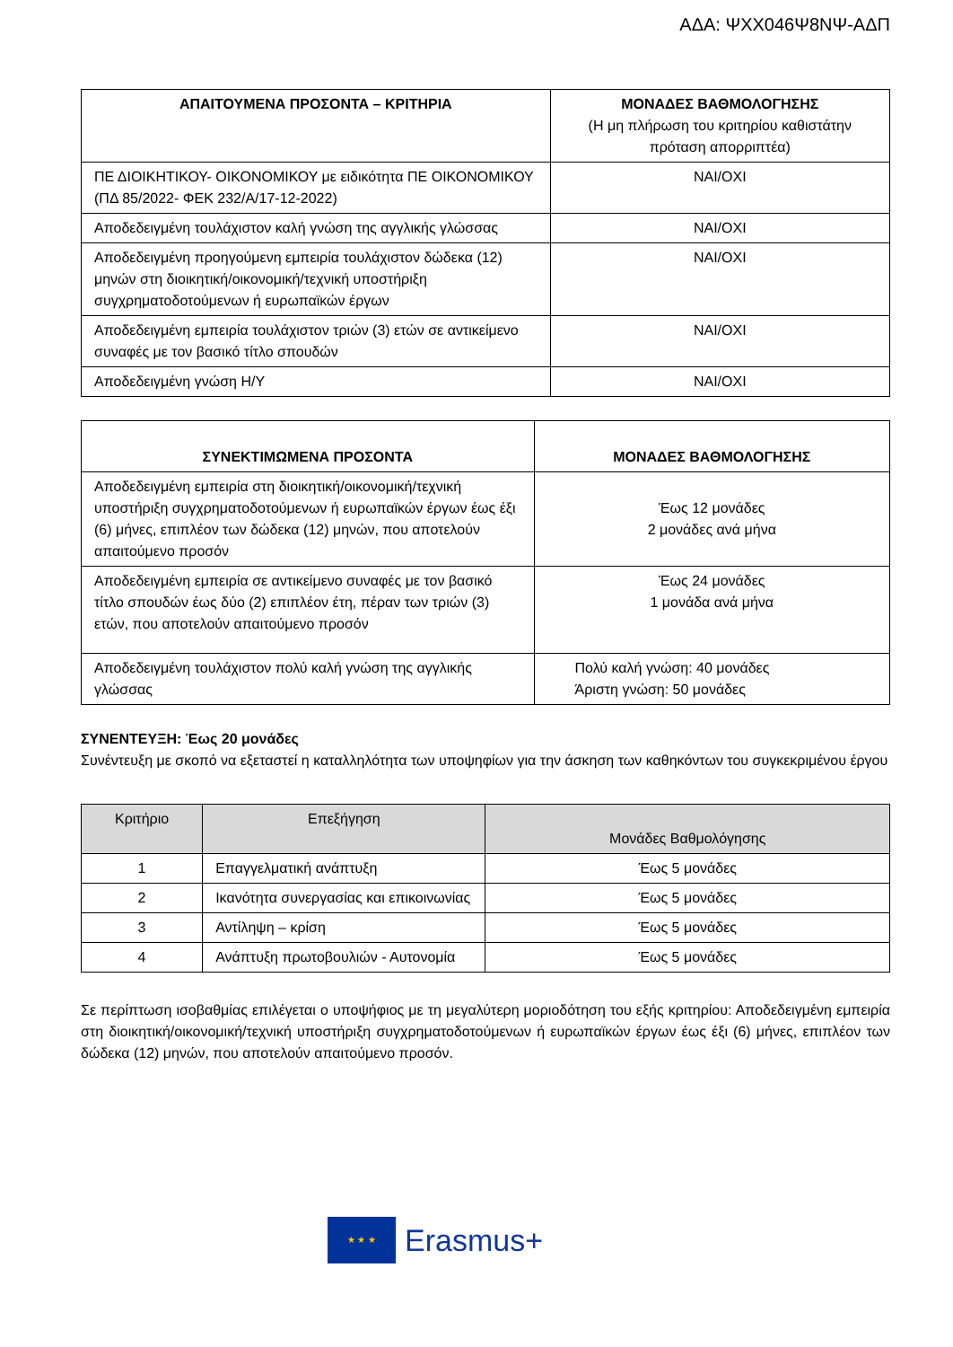ΑΔΑ: ΨΧΧ046Ψ8ΝΨ-ΑΔΠ
| ΑΠΑΙΤΟΥΜΕΝΑ ΠΡΟΣΟΝΤΑ – ΚΡΙΤΗΡΙΑ | ΜΟΝΑΔΕΣ ΒΑΘΜΟΛΟΓΗΣΗΣ (Η μη πλήρωση του κριτηρίου καθιστάτην πρόταση απορριπτέα) |
| --- | --- |
| ΠΕ ΔΙΟΙΚΗΤΙΚΟΥ- ΟΙΚΟΝΟΜΙΚΟΥ με ειδικότητα ΠΕ ΟΙΚΟΝΟΜΙΚΟΥ (ΠΔ 85/2022- ΦΕΚ 232/Α/17-12-2022) | ΝΑΙ/ΟΧΙ |
| Αποδεδειγμένη τουλάχιστον καλή γνώση της αγγλικής γλώσσας | ΝΑΙ/ΟΧΙ |
| Αποδεδειγμένη προηγούμενη εμπειρία τουλάχιστον δώδεκα (12) μηνών στη διοικητική/οικονομική/τεχνική υποστήριξη συγχρηματοδοτούμενων ή ευρωπαϊκών έργων | ΝΑΙ/ΟΧΙ |
| Αποδεδειγμένη εμπειρία τουλάχιστον τριών (3) ετών σε αντικείμενο συναφές με τον βασικό τίτλο σπουδών | ΝΑΙ/ΟΧΙ |
| Αποδεδειγμένη γνώση Η/Υ | ΝΑΙ/ΟΧΙ |
| ΣΥΝΕΚΤΙΜΩΜΕΝΑ ΠΡΟΣΟΝΤΑ | ΜΟΝΑΔΕΣ ΒΑΘΜΟΛΟΓΗΣΗΣ |
| --- | --- |
| Αποδεδειγμένη εμπειρία στη διοικητική/οικονομική/τεχνική υποστήριξη συγχρηματοδοτούμενων ή ευρωπαϊκών έργων έως έξι (6) μήνες, επιπλέον των δώδεκα (12) μηνών, που αποτελούν απαιτούμενο προσόν | Έως 12 μονάδες 2 μονάδες ανά μήνα |
| Αποδεδειγμένη εμπειρία σε αντικείμενο συναφές με τον βασικό τίτλο σπουδών έως δύο (2) επιπλέον έτη, πέραν των τριών (3) ετών, που αποτελούν απαιτούμενο προσόν | Έως 24 μονάδες 1 μονάδα ανά μήνα |
| Αποδεδειγμένη τουλάχιστον πολύ καλή γνώση της αγγλικής γλώσσας | Πολύ καλή γνώση: 40 μονάδες Άριστη γνώση: 50 μονάδες |
ΣΥΝΕΝΤΕΥΞΗ: Έως 20 μονάδες
Συνέντευξη με σκοπό να εξεταστεί η καταλληλότητα των υποψηφίων για την άσκηση των καθηκόντων του συγκεκριμένου έργου
| Κριτήριο | Επεξήγηση | Μονάδες Βαθμολόγησης |
| --- | --- | --- |
| 1 | Επαγγελματική ανάπτυξη | Έως 5 μονάδες |
| 2 | Ικανότητα συνεργασίας και επικοινωνίας | Έως 5 μονάδες |
| 3 | Αντίληψη – κρίση | Έως 5 μονάδες |
| 4 | Ανάπτυξη πρωτοβουλιών - Αυτονομία | Έως 5 μονάδες |
Σε περίπτωση ισοβαθμίας επιλέγεται ο υποψήφιος με τη μεγαλύτερη μοριοδότηση του εξής κριτηρίου: Αποδεδειγμένη εμπειρία στη διοικητική/οικονομική/τεχνική υποστήριξη συγχρηματοδοτούμενων ή ευρωπαϊκών έργων έως έξι (6) μήνες, επιπλέον των δώδεκα (12) μηνών, που αποτελούν απαιτούμενο προσόν.
★ ★ ★
Erasmus+